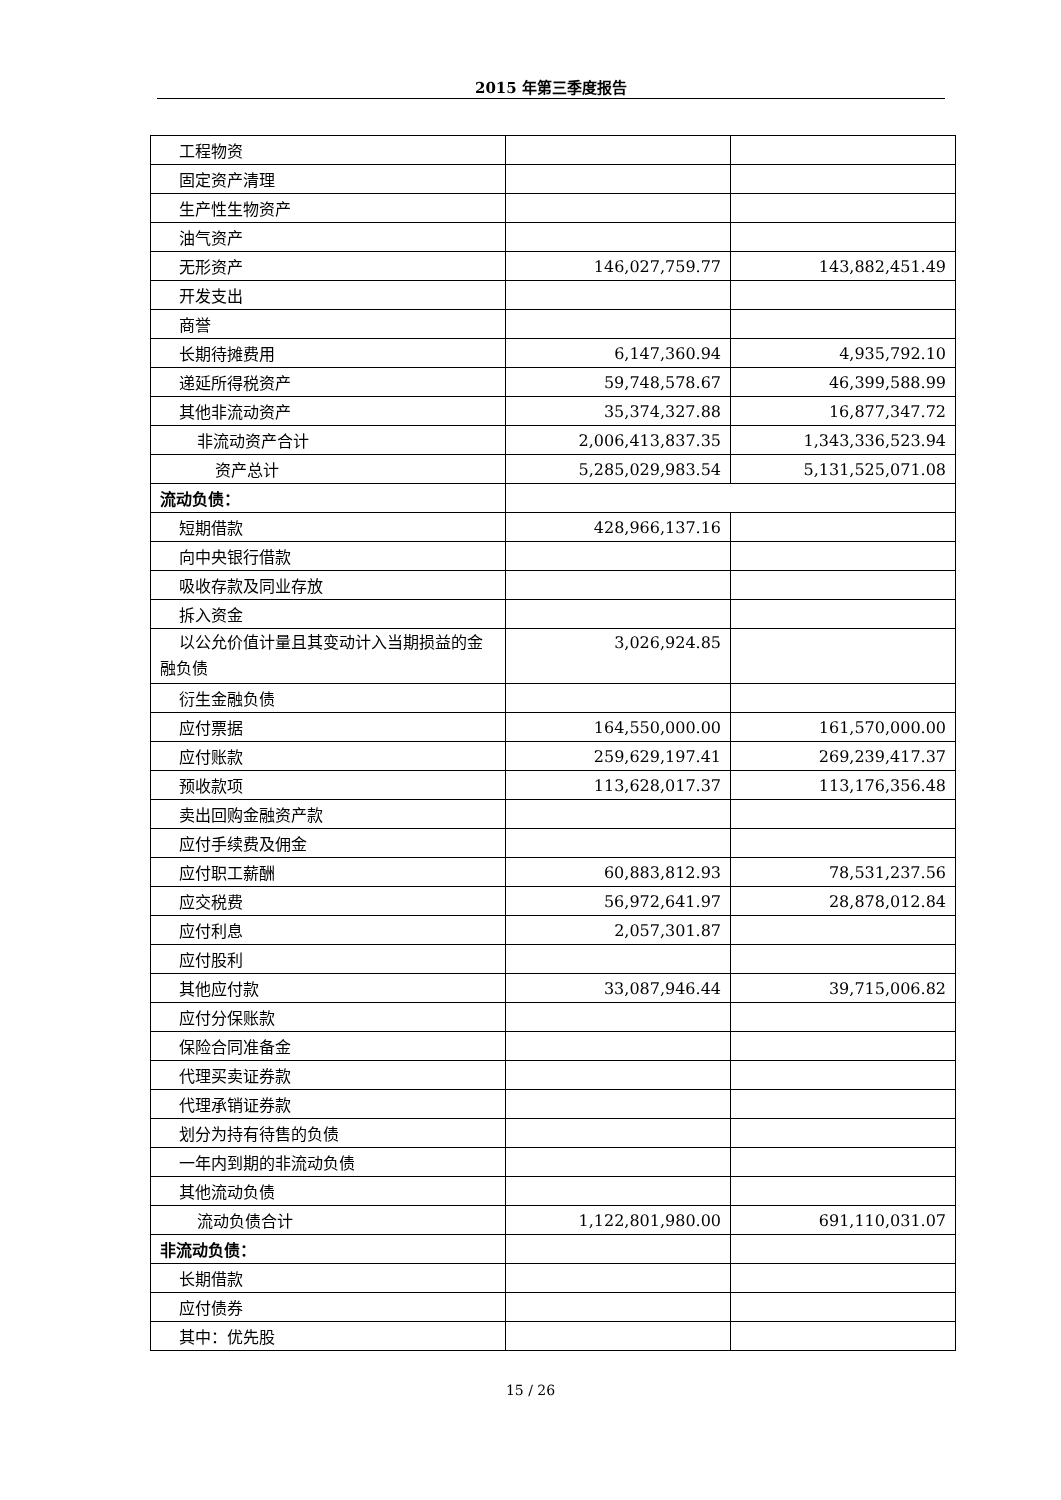2015 年第三季度报告
| 工程物资 | | |
| 固定资产清理 | | |
| 生产性生物资产 | | |
| 油气资产 | | |
| 无形资产 | 146,027,759.77 | 143,882,451.49 |
| 开发支出 | | |
| 商誉 | | |
| 长期待摊费用 | 6,147,360.94 | 4,935,792.10 |
| 递延所得税资产 | 59,748,578.67 | 46,399,588.99 |
| 其他非流动资产 | 35,374,327.88 | 16,877,347.72 |
| 非流动资产合计 | 2,006,413,837.35 | 1,343,336,523.94 |
| 资产总计 | 5,285,029,983.54 | 5,131,525,071.08 |
| 流动负债： | | |
| 短期借款 | 428,966,137.16 | |
| 向中央银行借款 | | |
| 吸收存款及同业存放 | | |
| 拆入资金 | | |
| 以公允价值计量且其变动计入当期损益的金融负债 | 3,026,924.85 | |
| 衍生金融负债 | | |
| 应付票据 | 164,550,000.00 | 161,570,000.00 |
| 应付账款 | 259,629,197.41 | 269,239,417.37 |
| 预收款项 | 113,628,017.37 | 113,176,356.48 |
| 卖出回购金融资产款 | | |
| 应付手续费及佣金 | | |
| 应付职工薪酬 | 60,883,812.93 | 78,531,237.56 |
| 应交税费 | 56,972,641.97 | 28,878,012.84 |
| 应付利息 | 2,057,301.87 | |
| 应付股利 | | |
| 其他应付款 | 33,087,946.44 | 39,715,006.82 |
| 应付分保账款 | | |
| 保险合同准备金 | | |
| 代理买卖证券款 | | |
| 代理承销证券款 | | |
| 划分为持有待售的负债 | | |
| 一年内到期的非流动负债 | | |
| 其他流动负债 | | |
| 流动负债合计 | 1,122,801,980.00 | 691,110,031.07 |
| 非流动负债： | | |
| 长期借款 | | |
| 应付债券 | | |
| 其中：优先股 | | |
15 / 26